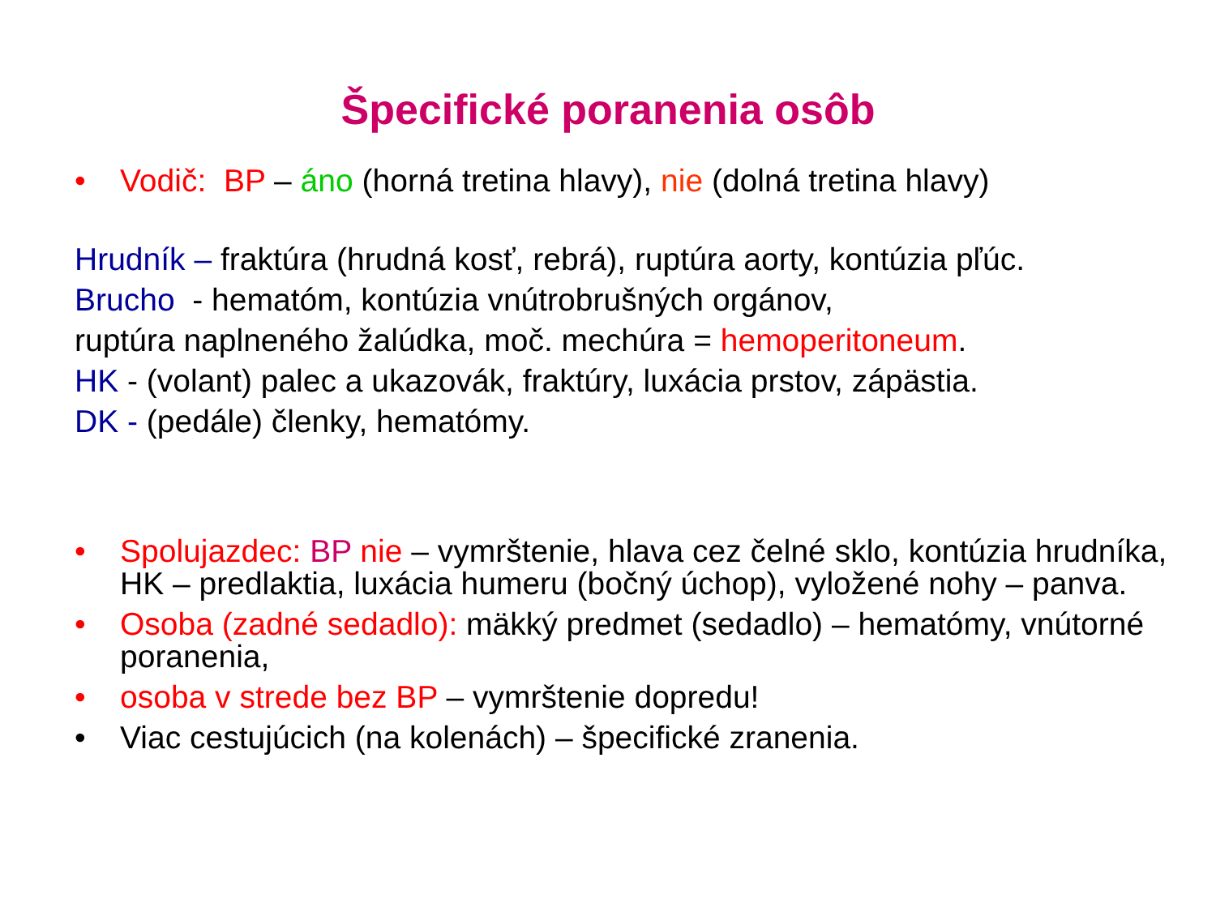Špecifické poranenia osôb
• Vodič: BP – áno (horná tretina hlavy), nie (dolná tretina hlavy)
Hrudník – fraktúra (hrudná kosť, rebrá), ruptúra aorty, kontúzia pľúc.
Brucho - hematóm, kontúzia vnútrobrušných orgánov,
ruptúra naplneného žalúdka, moč. mechúra = hemoperitoneum.
HK - (volant) palec a ukazovák, fraktúry, luxácia prstov, zápästia.
DK - (pedále) členky, hematómy.
• Spolujazdec: BP nie – vymrštenie, hlava cez čelné sklo, kontúzia hrudníka, HK – predlaktia, luxácia humeru (bočný úchop), vyložené nohy – panva.
• Osoba (zadné sedadlo): mäkký predmet (sedadlo) – hematómy, vnútorné poranenia,
• osoba v strede bez BP – vymrštenie dopredu!
• Viac cestujúcich (na kolenách) – špecifické zranenia.